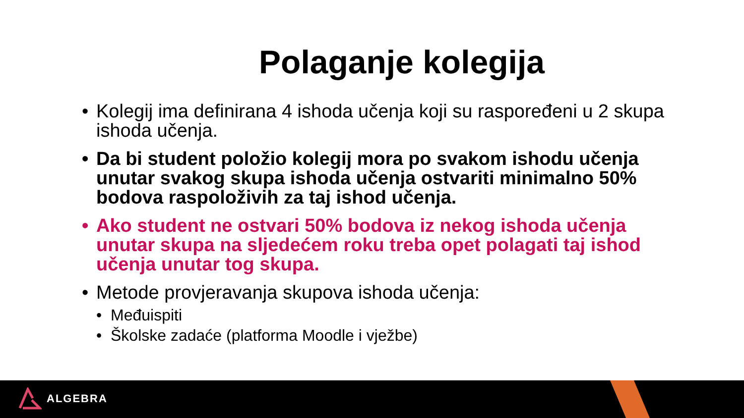Polaganje kolegija
• Kolegij ima definirana 4 ishoda učenja koji su raspoređeni u 2 skupa ishoda učenja.
• Da bi student položio kolegij mora po svakom ishodu učenja unutar svakog skupa ishoda učenja ostvariti minimalno 50% bodova raspoloživih za taj ishod učenja.
• Ako student ne ostvari 50% bodova iz nekog ishoda učenja unutar skupa na sljedećem roku treba opet polagati taj ishod učenja unutar tog skupa.
• Metode provjeravanja skupova ishoda učenja:
• Međuispiti
• Školske zadaće (platforma Moodle i vježbe)
ALGEBRA